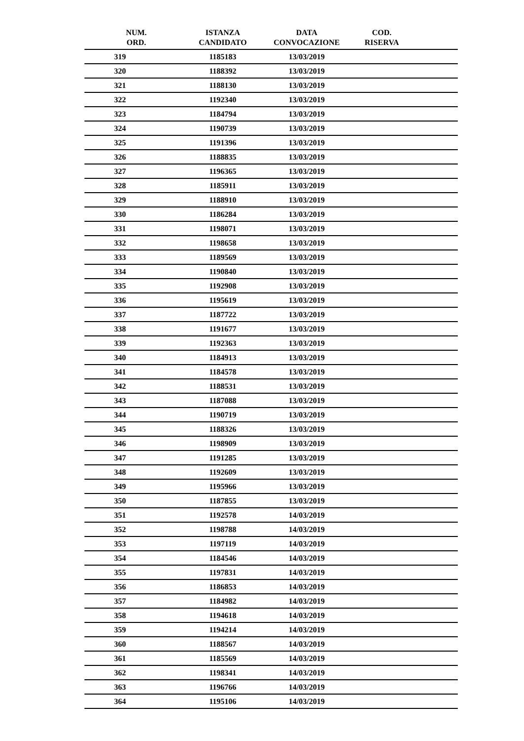| NUM. ORD. | ISTANZA CANDIDATO | DATA CONVOCAZIONE | COD. RISERVA | |
| --- | --- | --- | --- | --- |
| 319 | 1185183 | 13/03/2019 | | |
| 320 | 1188392 | 13/03/2019 | | |
| 321 | 1188130 | 13/03/2019 | | |
| 322 | 1192340 | 13/03/2019 | | |
| 323 | 1184794 | 13/03/2019 | | |
| 324 | 1190739 | 13/03/2019 | | |
| 325 | 1191396 | 13/03/2019 | | |
| 326 | 1188835 | 13/03/2019 | | |
| 327 | 1196365 | 13/03/2019 | | |
| 328 | 1185911 | 13/03/2019 | | |
| 329 | 1188910 | 13/03/2019 | | |
| 330 | 1186284 | 13/03/2019 | | |
| 331 | 1198071 | 13/03/2019 | | |
| 332 | 1198658 | 13/03/2019 | | |
| 333 | 1189569 | 13/03/2019 | | |
| 334 | 1190840 | 13/03/2019 | | |
| 335 | 1192908 | 13/03/2019 | | |
| 336 | 1195619 | 13/03/2019 | | |
| 337 | 1187722 | 13/03/2019 | | |
| 338 | 1191677 | 13/03/2019 | | |
| 339 | 1192363 | 13/03/2019 | | |
| 340 | 1184913 | 13/03/2019 | | |
| 341 | 1184578 | 13/03/2019 | | |
| 342 | 1188531 | 13/03/2019 | | |
| 343 | 1187088 | 13/03/2019 | | |
| 344 | 1190719 | 13/03/2019 | | |
| 345 | 1188326 | 13/03/2019 | | |
| 346 | 1198909 | 13/03/2019 | | |
| 347 | 1191285 | 13/03/2019 | | |
| 348 | 1192609 | 13/03/2019 | | |
| 349 | 1195966 | 13/03/2019 | | |
| 350 | 1187855 | 13/03/2019 | | |
| 351 | 1192578 | 14/03/2019 | | |
| 352 | 1198788 | 14/03/2019 | | |
| 353 | 1197119 | 14/03/2019 | | |
| 354 | 1184546 | 14/03/2019 | | |
| 355 | 1197831 | 14/03/2019 | | |
| 356 | 1186853 | 14/03/2019 | | |
| 357 | 1184982 | 14/03/2019 | | |
| 358 | 1194618 | 14/03/2019 | | |
| 359 | 1194214 | 14/03/2019 | | |
| 360 | 1188567 | 14/03/2019 | | |
| 361 | 1185569 | 14/03/2019 | | |
| 362 | 1198341 | 14/03/2019 | | |
| 363 | 1196766 | 14/03/2019 | | |
| 364 | 1195106 | 14/03/2019 | | |